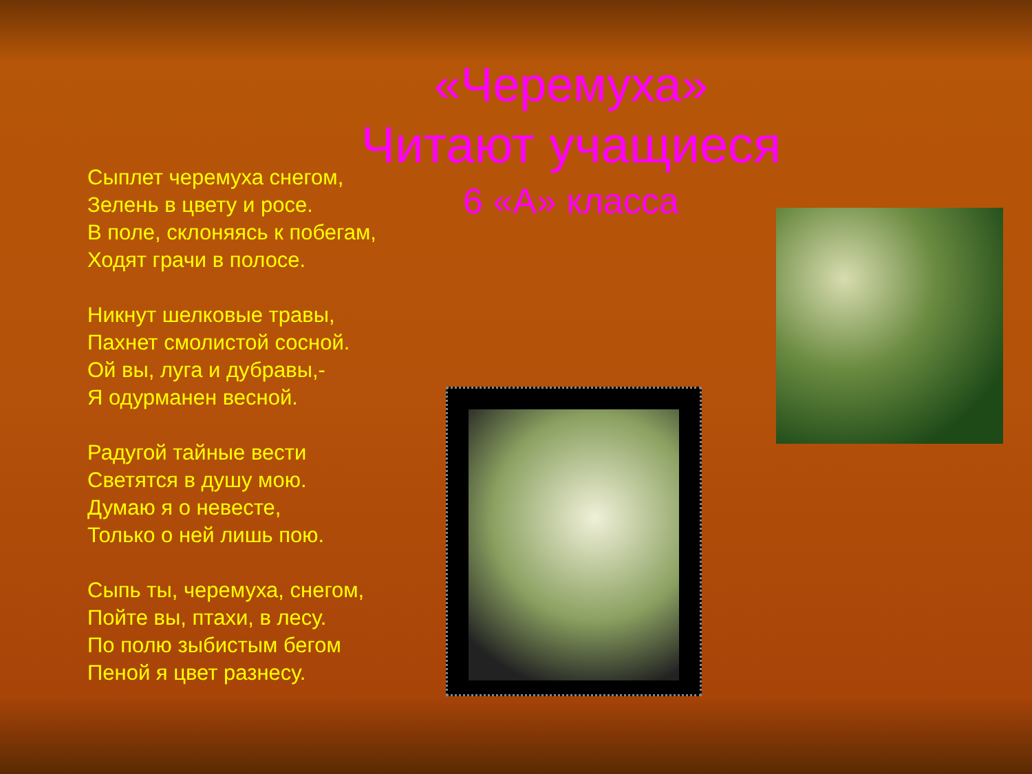«Черемуха»
Читают учащиеся
6 «А» класса
Сыплет черемуха снегом,
Зелень в цвету и росе.
В поле, склоняясь к побегам,
Ходят грачи в полосе.
Никнут шелковые травы,
Пахнет смолистой сосной.
Ой вы, луга и дубравы,-
Я одурманен весной.
Радугой тайные вести
Светятся в душу мою.
Думаю я о невесте,
Только о ней лишь пою.
Сыпь ты, черемуха, снегом,
Пойте вы, птахи, в лесу.
По полю зыбистым бегом
Пеной я цвет разнесу.